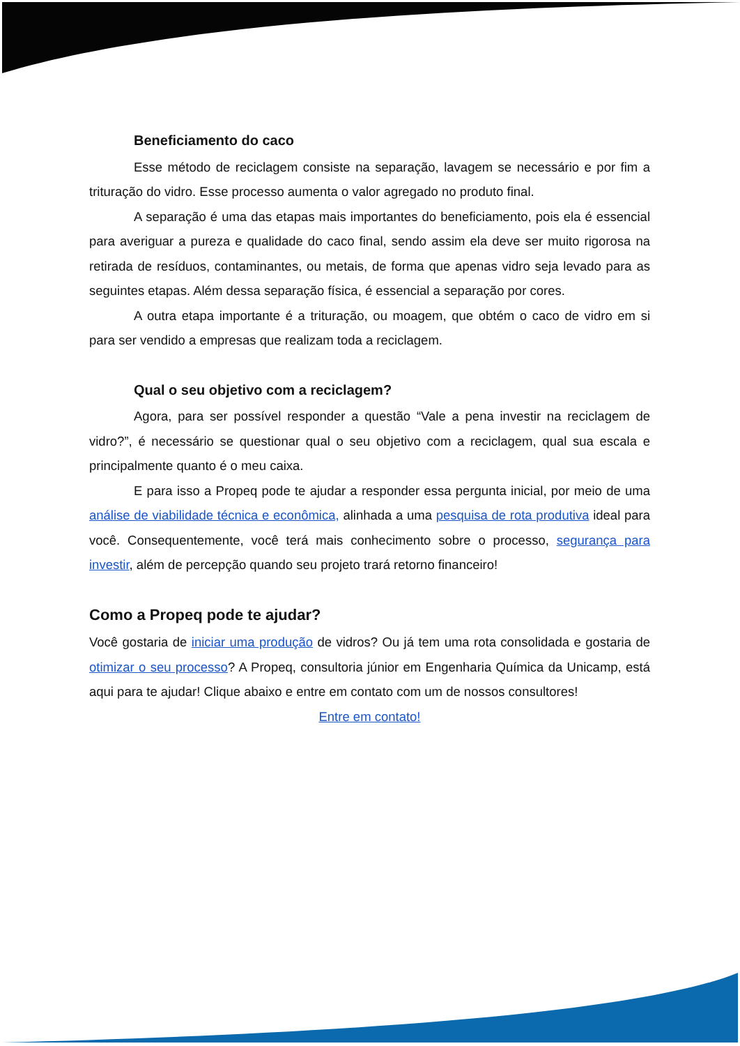Beneficiamento do caco
Esse método de reciclagem consiste na separação, lavagem se necessário e por fim a trituração do vidro. Esse processo aumenta o valor agregado no produto final.
A separação é uma das etapas mais importantes do beneficiamento, pois ela é essencial para averiguar a pureza e qualidade do caco final, sendo assim ela deve ser muito rigorosa na retirada de resíduos, contaminantes, ou metais, de forma que apenas vidro seja levado para as seguintes etapas. Além dessa separação física, é essencial a separação por cores.
A outra etapa importante é a trituração, ou moagem, que obtém o caco de vidro em si para ser vendido a empresas que realizam toda a reciclagem.
Qual o seu objetivo com a reciclagem?
Agora, para ser possível responder a questão “Vale a pena investir na reciclagem de vidro?”, é necessário se questionar qual o seu objetivo com a reciclagem, qual sua escala e principalmente quanto é o meu caixa.
E para isso a Propeq pode te ajudar a responder essa pergunta inicial, por meio de uma análise de viabilidade técnica e econômica, alinhada a uma pesquisa de rota produtiva ideal para você. Consequentemente, você terá mais conhecimento sobre o processo, segurança para investir, além de percepção quando seu projeto trará retorno financeiro!
Como a Propeq pode te ajudar?
Você gostaria de iniciar uma produção de vidros? Ou já tem uma rota consolidada e gostaria de otimizar o seu processo? A Propeq, consultoria júnior em Engenharia Química da Unicamp, está aqui para te ajudar! Clique abaixo e entre em contato com um de nossos consultores!
Entre em contato!